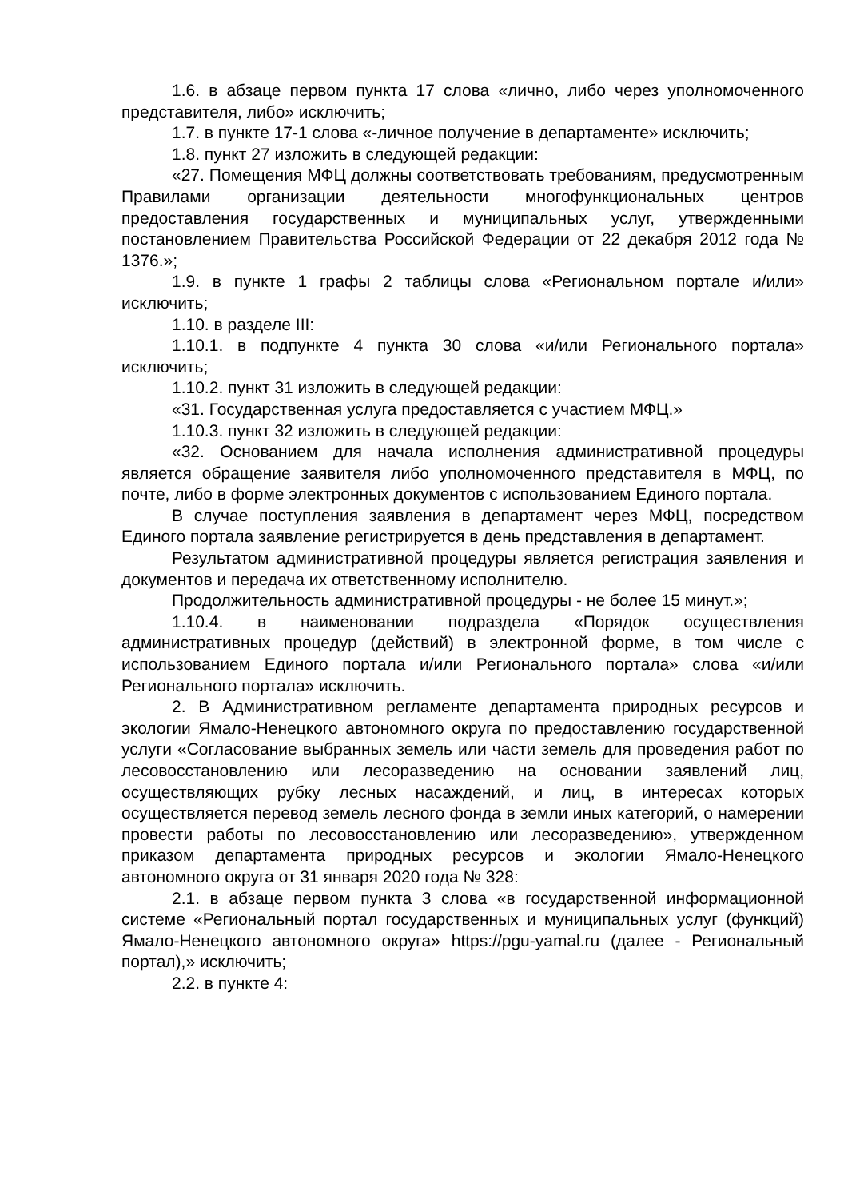1.6. в абзаце первом пункта 17 слова «лично, либо через уполномоченного представителя, либо» исключить;
1.7. в пункте 17-1 слова «-личное получение в департаменте» исключить;
1.8. пункт 27 изложить в следующей редакции:
«27. Помещения МФЦ должны соответствовать требованиям, предусмотренным Правилами организации деятельности многофункциональных центров предоставления государственных и муниципальных услуг, утвержденными постановлением Правительства Российской Федерации от 22 декабря 2012 года № 1376.»;
1.9. в пункте 1 графы 2 таблицы слова «Региональном портале и/или» исключить;
1.10. в разделе III:
1.10.1. в подпункте 4 пункта 30 слова «и/или Регионального портала» исключить;
1.10.2. пункт 31 изложить в следующей редакции:
«31. Государственная услуга предоставляется с участием МФЦ.»
1.10.3. пункт 32 изложить в следующей редакции:
«32. Основанием для начала исполнения административной процедуры является обращение заявителя либо уполномоченного представителя в МФЦ, по почте, либо в форме электронных документов с использованием Единого портала.
В случае поступления заявления в департамент через МФЦ, посредством Единого портала заявление регистрируется в день представления в департамент.
Результатом административной процедуры является регистрация заявления и документов и передача их ответственному исполнителю.
Продолжительность административной процедуры - не более 15 минут.»;
1.10.4. в наименовании подраздела «Порядок осуществления административных процедур (действий) в электронной форме, в том числе с использованием Единого портала и/или Регионального портала» слова «и/или Регионального портала» исключить.
2. В Административном регламенте департамента природных ресурсов и экологии Ямало-Ненецкого автономного округа по предоставлению государственной услуги «Согласование выбранных земель или части земель для проведения работ по лесовосстановлению или лесоразведению на основании заявлений лиц, осуществляющих рубку лесных насаждений, и лиц, в интересах которых осуществляется перевод земель лесного фонда в земли иных категорий, о намерении провести работы по лесовосстановлению или лесоразведению», утвержденном приказом департамента природных ресурсов и экологии Ямало-Ненецкого автономного округа от 31 января 2020 года № 328:
2.1. в абзаце первом пункта 3 слова «в государственной информационной системе «Региональный портал государственных и муниципальных услуг (функций) Ямало-Ненецкого автономного округа» https://pgu-yamal.ru (далее - Региональный портал),» исключить;
2.2. в пункте 4: